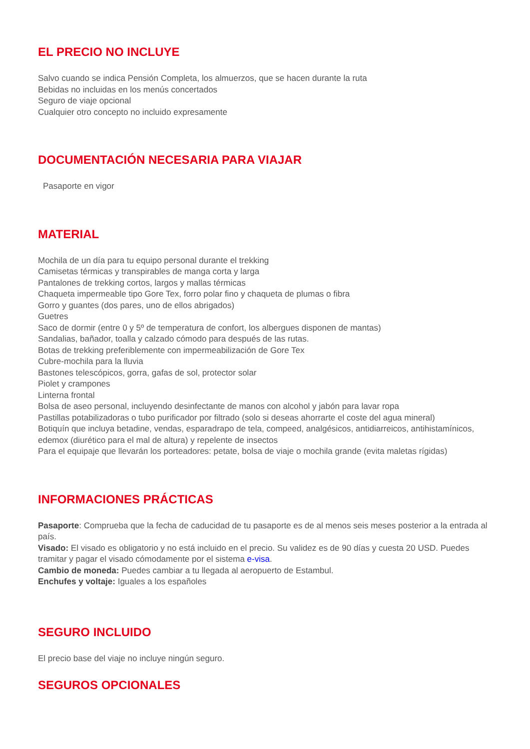EL PRECIO NO INCLUYE
Salvo cuando se indica Pensión Completa, los almuerzos, que se hacen durante la ruta
Bebidas no incluidas en los menús concertados
Seguro de viaje opcional
Cualquier otro concepto no incluido expresamente
DOCUMENTACIÓN NECESARIA PARA VIAJAR
Pasaporte en vigor
MATERIAL
Mochila de un día para tu equipo personal durante el trekking
Camisetas térmicas y transpirables de manga corta y larga
Pantalones de trekking cortos, largos y mallas térmicas
Chaqueta impermeable tipo Gore Tex, forro polar fino y chaqueta de plumas o fibra
Gorro y guantes (dos pares, uno de ellos abrigados)
Guetres
Saco de dormir (entre 0 y 5º de temperatura de confort, los albergues disponen de mantas)
Sandalias, bañador, toalla y calzado cómodo para después de las rutas.
Botas de trekking preferiblemente con impermeabilización de Gore Tex
Cubre-mochila para la lluvia
Bastones telescópicos, gorra, gafas de sol, protector solar
Piolet y crampones
Linterna frontal
Bolsa de aseo personal, incluyendo desinfectante de manos con alcohol y jabón para lavar ropa
Pastillas potabilizadoras o tubo purificador por filtrado (solo si deseas ahorrarte el coste del agua mineral)
Botiquín que incluya betadine, vendas, esparadrapo de tela, compeed, analgésicos, antidiarreicos, antihistamínicos, edemox (diurético para el mal de altura) y repelente de insectos
Para el equipaje que llevarán los porteadores: petate, bolsa de viaje o mochila grande (evita maletas rígidas)
INFORMACIONES PRÁCTICAS
Pasaporte: Comprueba que la fecha de caducidad de tu pasaporte es de al menos seis meses posterior a la entrada al país.
Visado: El visado es obligatorio y no está incluido en el precio. Su validez es de 90 días y cuesta 20 USD. Puedes tramitar y pagar el visado cómodamente por el sistema e-visa.
Cambio de moneda: Puedes cambiar a tu llegada al aeropuerto de Estambul.
Enchufes y voltaje: Iguales a los españoles
SEGURO INCLUIDO
El precio base del viaje no incluye ningún seguro.
SEGUROS OPCIONALES